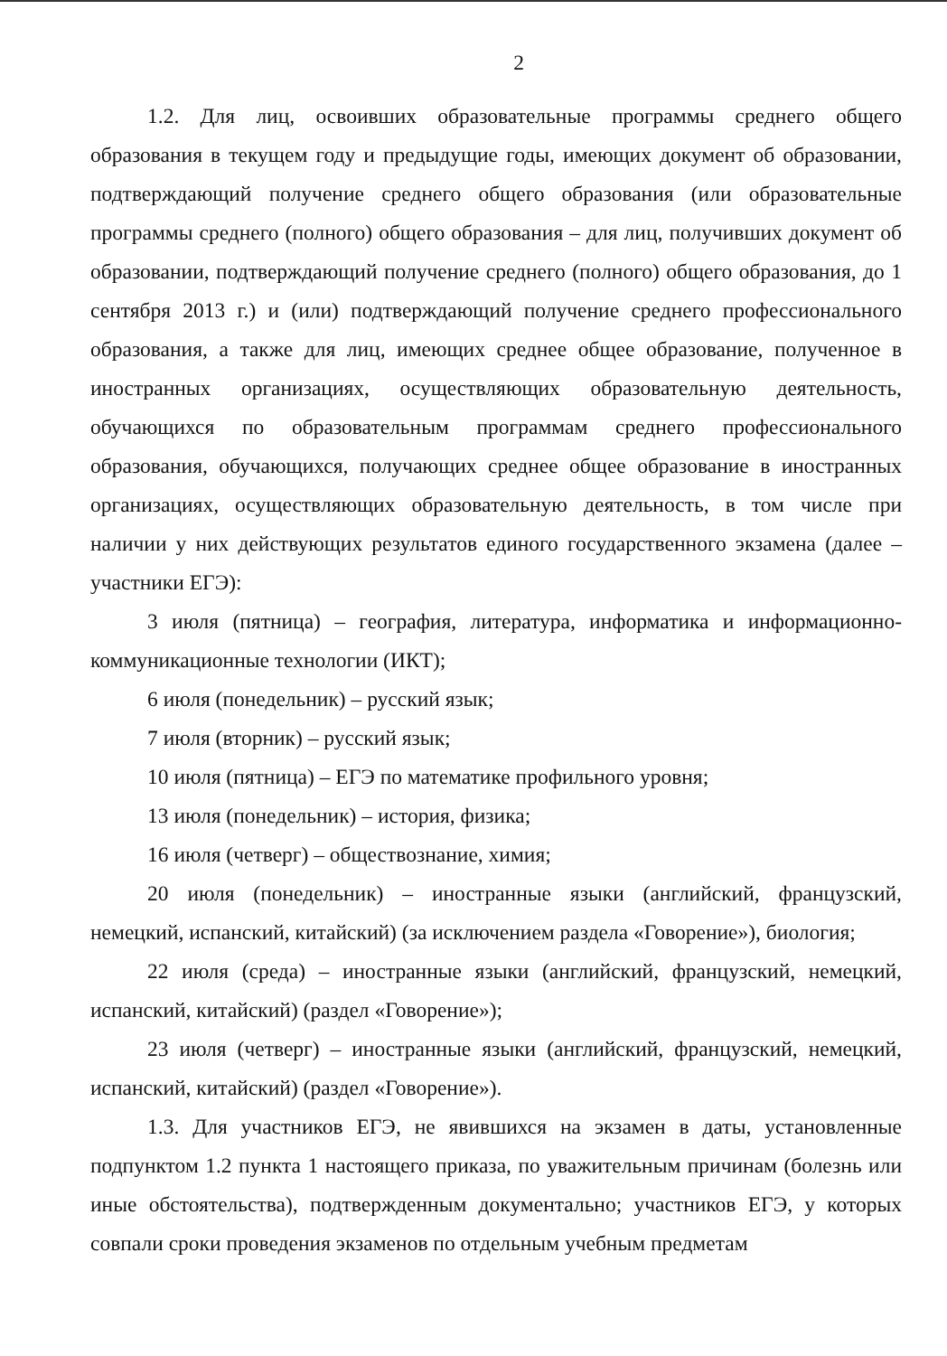2
1.2. Для лиц, освоивших образовательные программы среднего общего образования в текущем году и предыдущие годы, имеющих документ об образовании, подтверждающий получение среднего общего образования (или образовательные программы среднего (полного) общего образования – для лиц, получивших документ об образовании, подтверждающий получение среднего (полного) общего образования, до 1 сентября 2013 г.) и (или) подтверждающий получение среднего профессионального образования, а также для лиц, имеющих среднее общее образование, полученное в иностранных организациях, осуществляющих образовательную деятельность, обучающихся по образовательным программам среднего профессионального образования, обучающихся, получающих среднее общее образование в иностранных организациях, осуществляющих образовательную деятельность, в том числе при наличии у них действующих результатов единого государственного экзамена (далее – участники ЕГЭ):
3 июля (пятница) – география, литература, информатика и информационно-коммуникационные технологии (ИКТ);
6 июля (понедельник) – русский язык;
7 июля (вторник) – русский язык;
10 июля (пятница) – ЕГЭ по математике профильного уровня;
13 июля (понедельник) – история, физика;
16 июля (четверг) – обществознание, химия;
20 июля (понедельник) – иностранные языки (английский, французский, немецкий, испанский, китайский) (за исключением раздела «Говорение»), биология;
22 июля (среда) – иностранные языки (английский, французский, немецкий, испанский, китайский) (раздел «Говорение»);
23 июля (четверг) – иностранные языки (английский, французский, немецкий, испанский, китайский) (раздел «Говорение»).
1.3. Для участников ЕГЭ, не явившихся на экзамен в даты, установленные подпунктом 1.2 пункта 1 настоящего приказа, по уважительным причинам (болезнь или иные обстоятельства), подтвержденным документально; участников ЕГЭ, у которых совпали сроки проведения экзаменов по отдельным учебным предметам